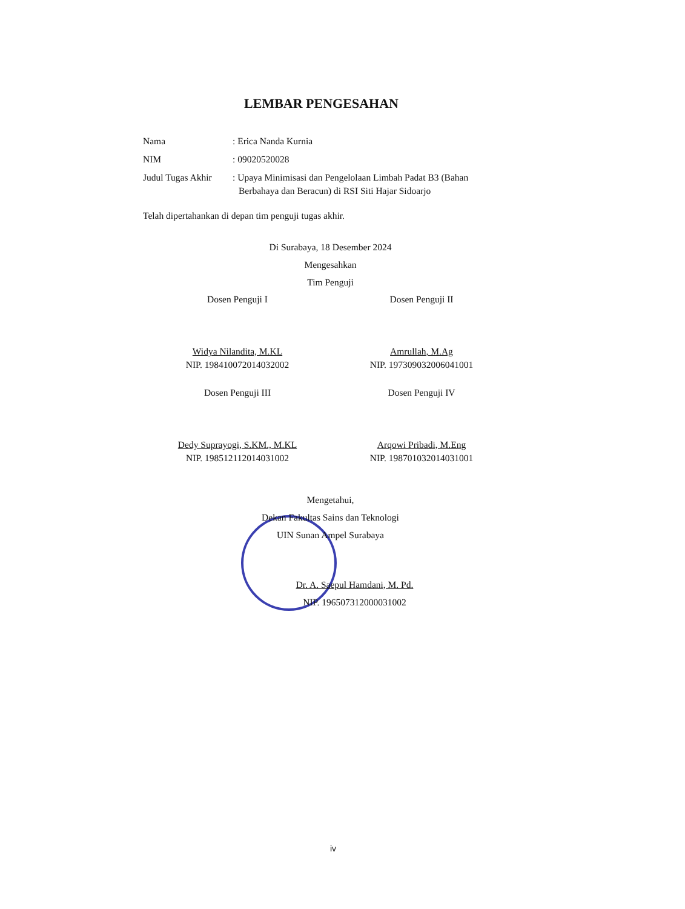LEMBAR PENGESAHAN
Nama : Erica Nanda Kurnia
NIM : 09020520028
Judul Tugas Akhir
: Upaya Minimisasi dan Pengelolaan Limbah Padat B3 (Bahan Berbahaya dan Beracun) di RSI Siti Hajar Sidoarjo
Telah dipertahankan di depan tim penguji tugas akhir.
Di Surabaya, 18 Desember 2024
Mengesahkan
Tim Penguji
Dosen Penguji I
Widya Nilandita, M.KL
NIP. 198410072014032002
Dosen Penguji II
Amrullah, M.Ag
NIP. 197309032006041001
Dosen Penguji III
Dedy Suprayogi, S.KM., M.KL
NIP. 198512112014031002
Dosen Penguji IV
Arqowi Pribadi, M.Eng
NIP. 198701032014031001
Mengetahui,
Dekan Fakultas Sains dan Teknologi
UIN Sunan Ampel Surabaya
Dr. A. Saepul Hamdani, M. Pd.
NIP. 196507312000031002
iv